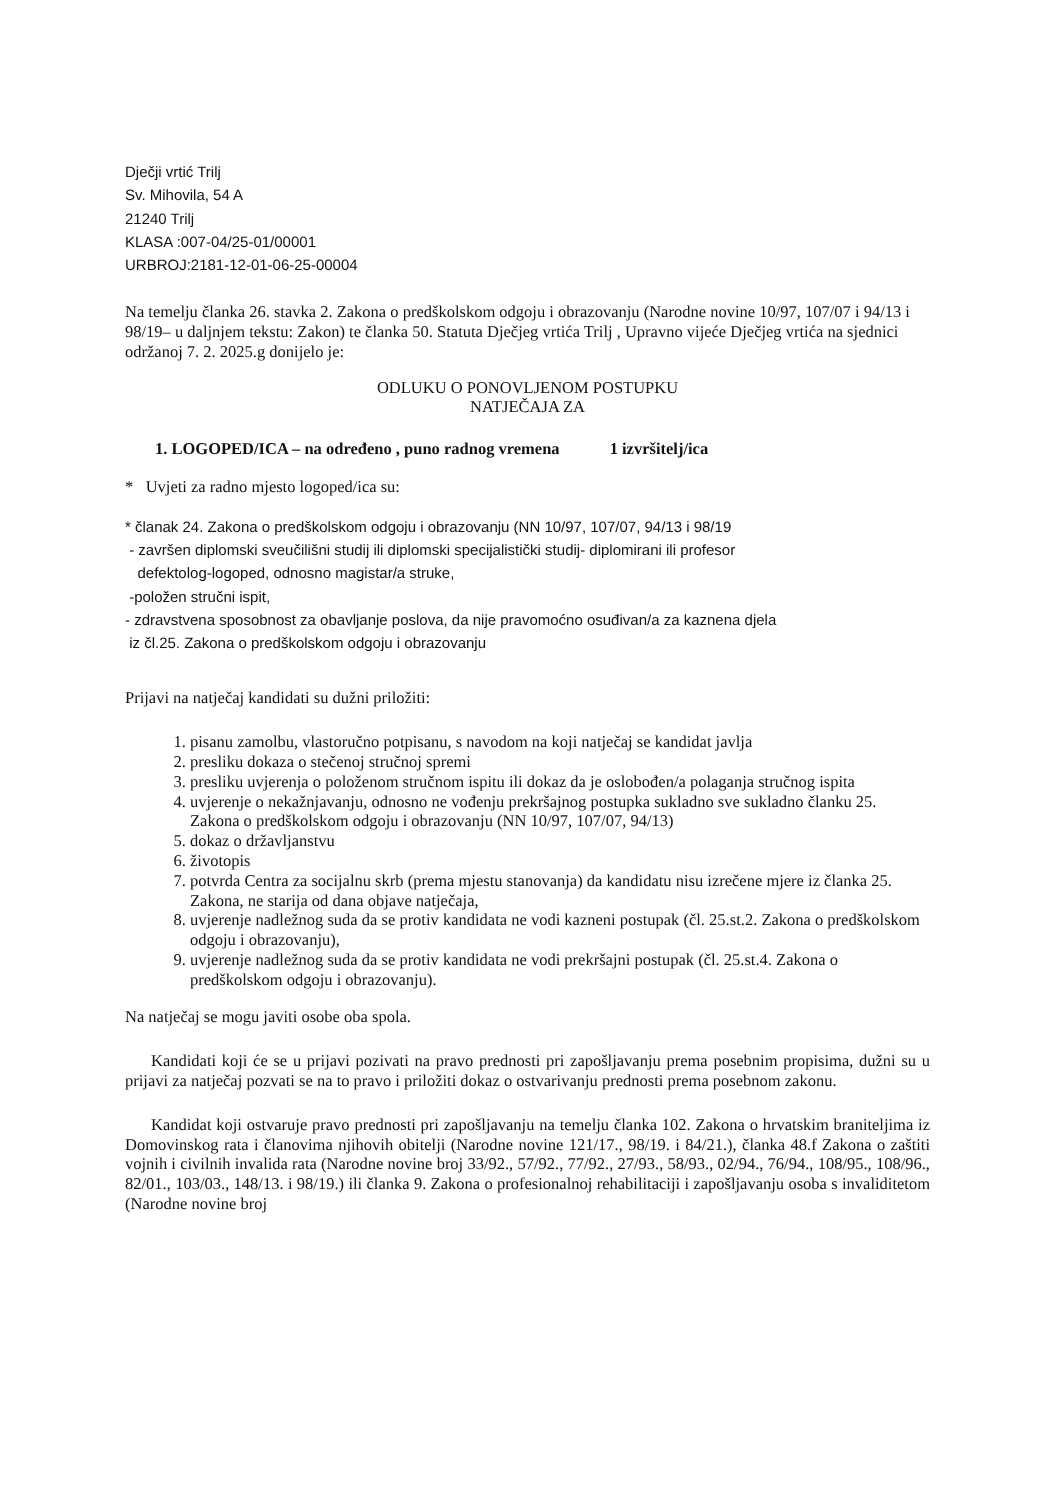Dječji vrtić Trilj
Sv. Mihovila, 54 A
21240 Trilj
KLASA :007-04/25-01/00001
URBROJ:2181-12-01-06-25-00004
Na temelju članka 26. stavka 2. Zakona o predškolskom odgoju i obrazovanju (Narodne novine 10/97, 107/07 i 94/13 i 98/19– u daljnjem tekstu: Zakon) te članka 50. Statuta Dječjeg vrtića Trilj , Upravno vijeće Dječjeg vrtića na sjednici održanoj 7. 2. 2025.g donijelo je:
ODLUKU O PONOVLJENOM POSTUPKU
NATJEČAJA ZA
1. LOGOPED/ICA – na određeno , puno radnog vremena 1 izvršitelj/ica
* Uvjeti za radno mjesto logoped/ica su:
* članak 24. Zakona o predškolskom odgoju i obrazovanju (NN 10/97, 107/07, 94/13 i 98/19
- završen diplomski sveučilišni studij ili diplomski specijalistički studij- diplomirani ili profesor
defektolog-logoped, odnosno magistar/a struke,
-položen stručni ispit,
- zdravstvena sposobnost za obavljanje poslova, da nije pravomoćno osuđivan/a za kaznena djela
iz čl.25. Zakona o predškolskom odgoju i obrazovanju
Prijavi na natječaj kandidati su dužni priložiti:
1. pisanu zamolbu, vlastoručno potpisanu, s navodom na koji natječaj se kandidat javlja
2. presliku dokaza o stečenoj stručnoj spremi
3. presliku uvjerenja o položenom stručnom ispitu ili dokaz da je oslobođen/a polaganja stručnog ispita
4. uvjerenje o nekažnjavanju, odnosno ne vođenju prekršajnog postupka sukladno sve sukladno članku 25. Zakona o predškolskom odgoju i obrazovanju (NN 10/97, 107/07, 94/13)
5. dokaz o državljanstvu
6. životopis
7. potvrda Centra za socijalnu skrb (prema mjestu stanovanja) da kandidatu nisu izrečene mjere iz članka 25. Zakona, ne starija od dana objave natječaja,
8. uvjerenje nadležnog suda da se protiv kandidata ne vodi kazneni postupak (čl. 25.st.2. Zakona o predškolskom odgoju i obrazovanju),
9. uvjerenje nadležnog suda da se protiv kandidata ne vodi prekršajni postupak (čl. 25.st.4. Zakona o predškolskom odgoju i obrazovanju).
Na natječaj se mogu javiti osobe oba spola.
Kandidati koji će se u prijavi pozivati na pravo prednosti pri zapošljavanju prema posebnim propisima, dužni su u prijavi za natječaj pozvati se na to pravo i priložiti dokaz o ostvarivanju prednosti prema posebnom zakonu.
Kandidat koji ostvaruje pravo prednosti pri zapošljavanju na temelju članka 102. Zakona o hrvatskim braniteljima iz Domovinskog rata i članovima njihovih obitelji (Narodne novine 121/17., 98/19. i 84/21.), članka 48.f Zakona o zaštiti vojnih i civilnih invalida rata (Narodne novine broj 33/92., 57/92., 77/92., 27/93., 58/93., 02/94., 76/94., 108/95., 108/96., 82/01., 103/03., 148/13. i 98/19.) ili članka 9. Zakona o profesionalnoj rehabilitaciji i zapošljavanju osoba s invaliditetom (Narodne novine broj